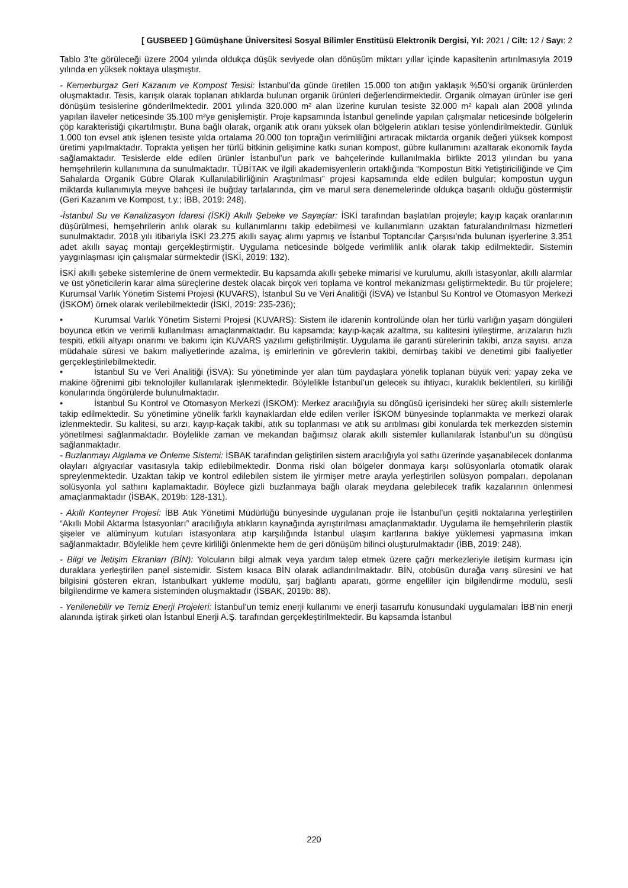[ GUSBEED ] Gümüşhane Üniversitesi Sosyal Bilimler Enstitüsü Elektronik Dergisi, Yıl: 2021 / Cilt: 12 / Sayı: 2
Tablo 3’te görüleceği üzere 2004 yılında oldukça düşük seviyede olan dönüşüm miktarı yıllar içinde kapasitenin artırılmasıyla 2019 yılında en yüksek noktaya ulaşmıştır.
- Kemerburgaz Geri Kazanım ve Kompost Tesisi: İstanbul’da günde üretilen 15.000 ton atığın yaklaşık %50’si organik ürünlerden oluşmaktadır. Tesis, karışık olarak toplanan atıklarda bulunan organik ürünleri değerlendirmektedir. Organik olmayan ürünler ise geri dönüşüm tesislerine gönderilmektedir. 2001 yılında 320.000 m² alan üzerine kurulan tesiste 32.000 m² kapalı alan 2008 yılında yapılan ilaveler neticesinde 35.100 m²ye genişlemiştir. Proje kapsamında İstanbul genelinde yapılan çalışmalar neticesinde bölgelerin çöp karakteristiği çıkartılmıştır. Buna bağlı olarak, organik atık oranı yüksek olan bölgelerin atıkları tesise yönlendirilmektedir. Günlük 1.000 ton evsel atık işlenen tesiste yılda ortalama 20.000 ton toprağın verimliliğini artıracak miktarda organik değeri yüksek kompost üretimi yapılmaktadır. Toprakta yetişen her türlü bitkinin gelişimine katkı sunan kompost, gübre kullanımını azaltarak ekonomik fayda sağlamaktadır. Tesislerde elde edilen ürünler İstanbul’un park ve bahçelerinde kullanılmakla birlikte 2013 yılından bu yana hemşehrilerin kullanımına da sunulmaktadır. TÜBİTAK ve ilgili akademisyenlerin ortaklığında “Kompostun Bitki Yetiştiriciliğinde ve Çim Sahalarda Organik Gübre Olarak Kullanılabilirliğinin Araştırılması” projesi kapsamında elde edilen bulgular; kompostun uygun miktarda kullanımıyla meyve bahçesi ile buğday tarlalarında, çim ve marul sera denemelerinde oldukça başarılı olduğu göstermiştir (Geri Kazanım ve Kompost, t.y.; İBB, 2019: 248).
-İstanbul Su ve Kanalizasyon İdaresi (İSKİ) Akıllı Şebeke ve Sayaçlar: İSKİ tarafından başlatılan projeyle; kayıp kaçak oranlarının düşürülmesi, hemşehrilerin anlık olarak su kullanımlarını takip edebilmesi ve kullanımların uzaktan faturalandırılması hizmetleri sunulmaktadır. 2018 yılı itibariyla İSKİ 23.275 akıllı sayaç alımı yapmış ve İstanbul Toptancılar Çarşısı’nda bulunan işyerlerine 3.351 adet akıllı sayaç montajı gerçekleştirmiştir. Uygulama neticesinde bölgede verimlilik anlık olarak takip edilmektedir. Sistemin yaygınlaşması için çalışmalar sürmektedir (İSKİ, 2019: 132).
İSKİ akıllı şebeke sistemlerine de önem vermektedir. Bu kapsamda akıllı şebeke mimarisi ve kurulumu, akıllı istasyonlar, akıllı alarmlar ve üst yöneticilerin karar alma süreçlerine destek olacak birçok veri toplama ve kontrol mekanizması geliştirmektedir. Bu tür projelere; Kurumsal Varlık Yönetim Sistemi Projesi (KUVARS), İstanbul Su ve Veri Analitiği (İSVA) ve İstanbul Su Kontrol ve Otomasyon Merkezi (İSKOM) örnek olarak verilebilmektedir (İSKİ, 2019: 235-236);
• Kurumsal Varlık Yönetim Sistemi Projesi (KUVARS): Sistem ile idarenin kontrolünde olan her türlü varlığın yaşam döngüleri boyunca etkin ve verimli kullanılması amaçlanmaktadır. Bu kapsamda; kayıp-kaçak azaltma, su kalitesini iyileştirme, arızaların hızlı tespiti, etkili altyapı onarımı ve bakımı için KUVARS yazılımı geliştirilmiştir. Uygulama ile garanti sürelerinin takibi, arıza sayısı, arıza müdahale süresi ve bakım maliyetlerinde azalma, iş emirlerinin ve görevlerin takibi, demirbaş takibi ve denetimi gibi faaliyetler gerçekleştirilebilmektedir.
• İstanbul Su ve Veri Analitiği (İSVA): Su yönetiminde yer alan tüm paydaşlara yönelik toplanan büyük veri; yapay zeka ve makine öğrenimi gibi teknolojiler kullanılarak işlenmektedir. Böylelikle İstanbul’un gelecek su ihtiyacı, kuraklık beklentileri, su kirliliği konularında öngörülerde bulunulmaktadır.
• İstanbul Su Kontrol ve Otomasyon Merkezi (İSKOM): Merkez aracılığıyla su döngüsü içerisindeki her süreç akıllı sistemlerle takip edilmektedir. Su yönetimine yönelik farklı kaynaklardan elde edilen veriler İSKOM bünyesinde toplanmakta ve merkezi olarak izlenmektedir. Su kalitesi, su arzı, kayıp-kaçak takibi, atık su toplanması ve atık su arıtılması gibi konularda tek merkezden sistemin yönetilmesi sağlanmaktadır. Böylelikle zaman ve mekandan bağımsız olarak akıllı sistemler kullanılarak İstanbul’un su döngüsü sağlanmaktadır.
- Buzlanmayı Algılama ve Önleme Sistemi: İSBAK tarafından geliştirilen sistem aracılığıyla yol sathı üzerinde yaşanabilecek donlanma olayları algıyacılar vasıtasıyla takip edilebilmektedir. Donma riski olan bölgeler donmaya karşı solüsyonlarla otomatik olarak spreylenmektedir. Uzaktan takip ve kontrol edilebilen sistem ile yirmişer metre arayla yerleştirilen solüsyon pompaları, depolanan solüsyonla yol sathını kaplamaktadır. Böylece gizli buzlanmaya bağlı olarak meydana gelebilecek trafik kazalarının önlenmesi amaçlanmaktadır (İSBAK, 2019b: 128-131).
- Akıllı Konteyner Projesi: İBB Atık Yönetimi Müdürlüğü bünyesinde uygulanan proje ile İstanbul’un çeşitli noktalarına yerleştirilen “Akıllı Mobil Aktarma İstasyonları” aracılığıyla atıkların kaynağında ayrıştırılması amaçlanmaktadır. Uygulama ile hemşehrilerin plastik şişeler ve alüminyum kutuları istasyonlara atıp karşılığında İstanbul ulaşım kartlarına bakiye yüklemesi yapmasına imkan sağlanmaktadır. Böylelikle hem çevre kirliliği önlenmekte hem de geri dönüşüm bilinci oluşturulmaktadır (İBB, 2019: 248).
- Bilgi ve İletişim Ekranları (BİN): Yolcuların bilgi almak veya yardım talep etmek üzere çağrı merkezleriyle iletişim kurması için duraklara yerleştirilen panel sistemidir. Sistem kısaca BİN olarak adlandırılmaktadır. BİN, otobüsün durağa varış süresini ve hat bilgisini gösteren ekran, İstanbulkart yükleme modülü, şarj bağlantı aparatı, görme engelliler için bilgilendirme modülü, sesli bilgilendirme ve kamera sisteminden oluşmaktadır (İSBAK, 2019b: 88).
- Yenilenebilir ve Temiz Enerji Projeleri: İstanbul’un temiz enerji kullanımı ve enerji tasarrufu konusundaki uygulamaları İBB’nin enerji alanında iştirak şirketi olan İstanbul Enerji A.Ş. tarafından gerçekleştirilmektedir. Bu kapsamda İstanbul
220